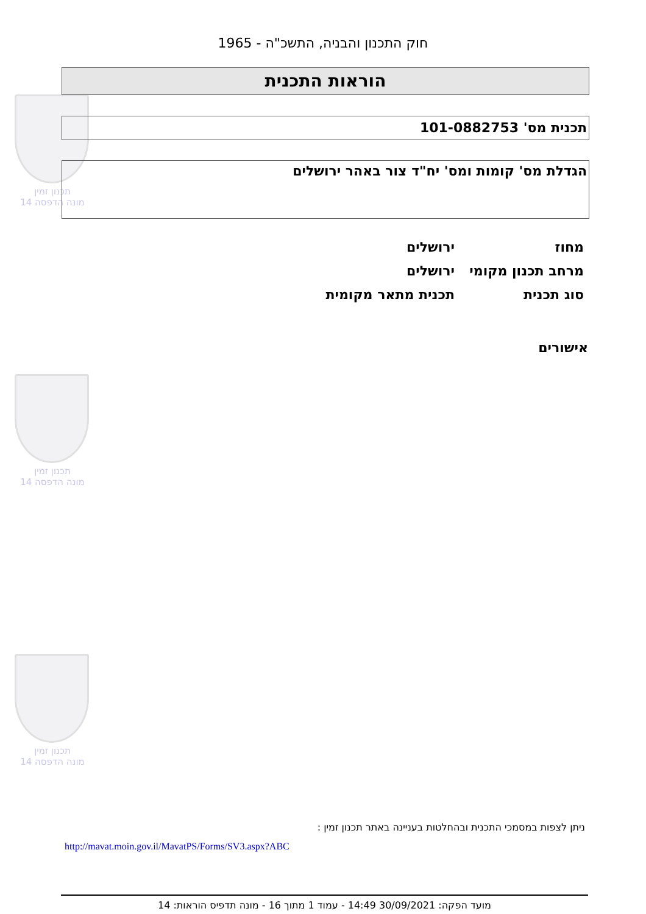תכנון זמין
מונה הדפסה 14
תכנון זמין
מונה הדפסה 14
תכנון זמין
מונה הדפסה 14
חוק התכנון והבניה, התשכ"ה - 1965
הוראות התכנית
תכנית מס' 101-0882753
הגדלת מס' קומות ומס' יח"ד צור באהר ירושלים
| מחוז | ירושלים |
| מרחב תכנון מקומי | ירושלים |
| סוג תכנית | תכנית מתאר מקומית |
אישורים
ניתן לצפות במסמכי התכנית ובהחלטות בעניינה באתר תכנון זמין :
http://mavat.moin.gov.il/MavatPS/Forms/SV3.aspx?ABC
מועד הפקה: 30/09/2021 14:49 - עמוד 1 מתוך 16 - מונה תדפיס הוראות: 14